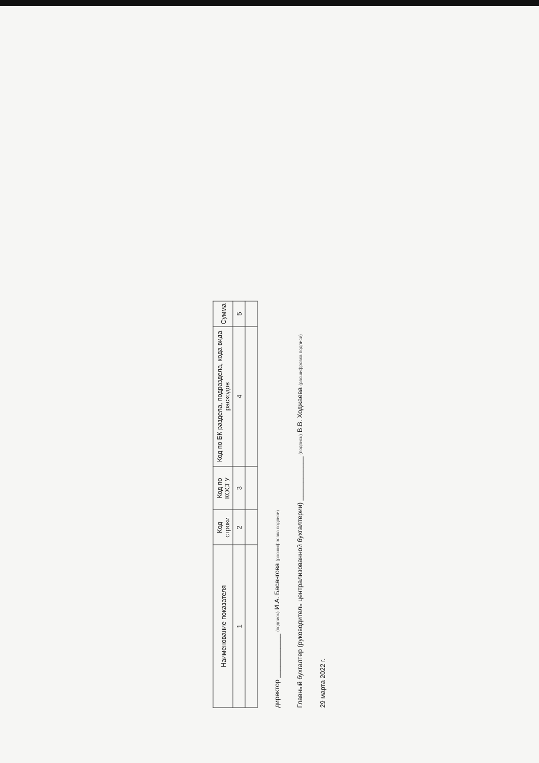| Наименование показателя | Код строки | Код по КОСГУ | Код по БК раздела, подраздела, кода вида расходов | Сумма |
| --- | --- | --- | --- | --- |
| 1 | 2 | 3 | 4 | 5 |
директор ____________ (подпись) И.А. Басангова (расшифровка подписи)
Главный бухгалтер (руководитель централизованной бухгалтерии) ____________ (подпись) В.В. Ходжаева (расшифровка подписи)
29 марта 2022 г.